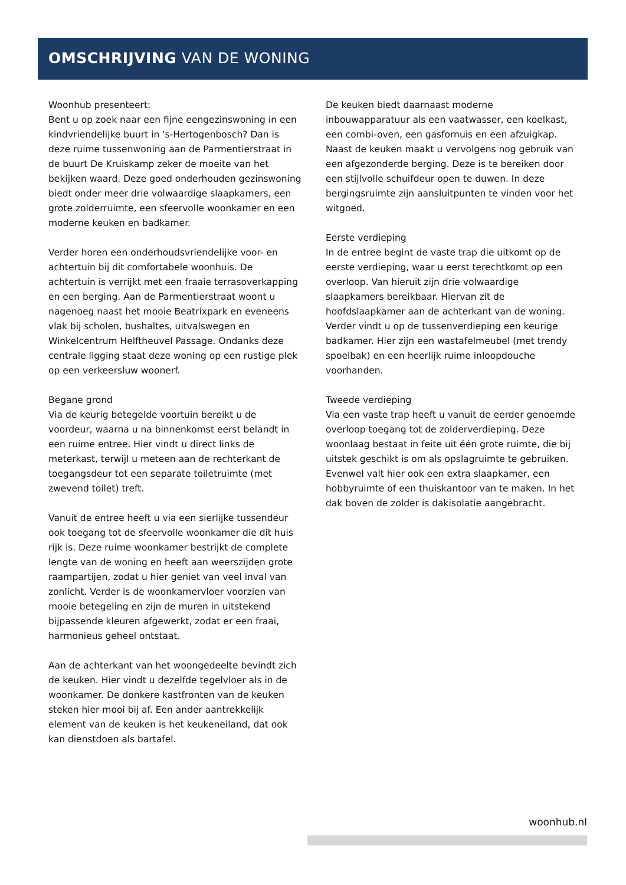OMSCHRIJVING VAN DE WONING
Woonhub presenteert:
Bent u op zoek naar een fijne eengezinswoning in een kindvriendelijke buurt in 's-Hertogenbosch? Dan is deze ruime tussenwoning aan de Parmentierstraat in de buurt De Kruiskamp zeker de moeite van het bekijken waard. Deze goed onderhouden gezinswoning biedt onder meer drie volwaardige slaapkamers, een grote zolderruimte, een sfeervolle woonkamer en een moderne keuken en badkamer.
Verder horen een onderhoudsvriendelijke voor- en achtertuin bij dit comfortabele woonhuis. De achtertuin is verrijkt met een fraaie terrasoverkapping en een berging. Aan de Parmentierstraat woont u nagenoeg naast het mooie Beatrixpark en eveneens vlak bij scholen, bushaltes, uitvalswegen en Winkelcentrum Helftheuvel Passage. Ondanks deze centrale ligging staat deze woning op een rustige plek op een verkeersluw woonerf.
Begane grond
Via de keurig betegelde voortuin bereikt u de voordeur, waarna u na binnenkomst eerst belandt in een ruime entree. Hier vindt u direct links de meterkast, terwijl u meteen aan de rechterkant de toegangsdeur tot een separate toiletruimte (met zwevend toilet) treft.
Vanuit de entree heeft u via een sierlijke tussendeur ook toegang tot de sfeervolle woonkamer die dit huis rijk is. Deze ruime woonkamer bestrijkt de complete lengte van de woning en heeft aan weerszijden grote raampartijen, zodat u hier geniet van veel inval van zonlicht. Verder is de woonkamervloer voorzien van mooie betegeling en zijn de muren in uitstekend bijpassende kleuren afgewerkt, zodat er een fraai, harmonieus geheel ontstaat.
Aan de achterkant van het woongedeelte bevindt zich de keuken. Hier vindt u dezelfde tegelvloer als in de woonkamer. De donkere kastfronten van de keuken steken hier mooi bij af. Een ander aantrekkelijk element van de keuken is het keukeneiland, dat ook kan dienstdoen als bartafel.
De keuken biedt daarnaast moderne inbouwapparatuur als een vaatwasser, een koelkast, een combi-oven, een gasfornuis en een afzuigkap. Naast de keuken maakt u vervolgens nog gebruik van een afgezonderde berging. Deze is te bereiken door een stijlvolle schuifdeur open te duwen. In deze bergingsruimte zijn aansluitpunten te vinden voor het witgoed.
Eerste verdieping
In de entree begint de vaste trap die uitkomt op de eerste verdieping, waar u eerst terechtkomt op een overloop. Van hieruit zijn drie volwaardige slaapkamers bereikbaar. Hiervan zit de hoofdslaapkamer aan de achterkant van de woning. Verder vindt u op de tussenverdieping een keurige badkamer. Hier zijn een wastafelmeubel (met trendy spoelbak) en een heerlijk ruime inloopdouche voorhanden.
Tweede verdieping
Via een vaste trap heeft u vanuit de eerder genoemde overloop toegang tot de zolderverdieping. Deze woonlaag bestaat in feite uit één grote ruimte, die bij uitstek geschikt is om als opslagruimte te gebruiken. Evenwel valt hier ook een extra slaapkamer, een hobbyruimte of een thuiskantoor van te maken. In het dak boven de zolder is dakisolatie aangebracht.
woonhub.nl